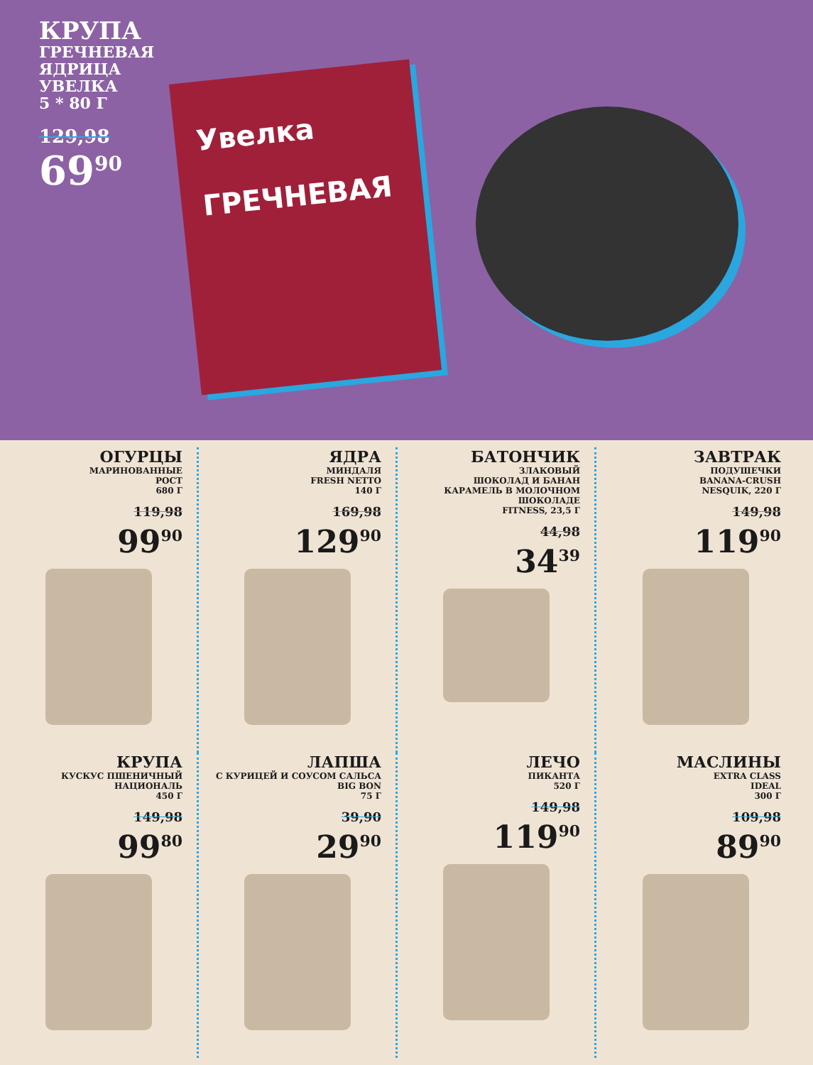КРУПА
ГРЕЧНЕВАЯ
ЯДРИЦА
УВЕЛКА
5 * 80 Г
129,98
69<sup>90</sup>
Увелка
ГРЕЧНЕВАЯ
ОГУРЦЫ
МАРИНОВАННЫЕ
РОСТ
680 Г
119,98
99<sup>90</sup>
ЯДРА
МИНДАЛЯ
FRESH NETTO
140 Г
169,98
129<sup>90</sup>
БАТОНЧИК
ЗЛАКОВЫЙ
ШОКОЛАД И БАНАН
КАРАМЕЛЬ В МОЛОЧНОМ
ШОКОЛАДЕ
FITNESS, 23,5 Г
44,98
34<sup>39</sup>
ЗАВТРАК
ПОДУШЕЧКИ
BANANA-CRUSH
NESQUIK, 220 Г
149,98
119<sup>90</sup>
КРУПА
КУСКУС ПШЕНИЧНЫЙ
НАЦИОНАЛЬ
450 Г
149,98
99<sup>80</sup>
ЛАПША
С КУРИЦЕЙ И СОУСОМ САЛЬСА
BIG BON
75 Г
39,90
29<sup>90</sup>
ЛЕЧО
ПИКАНТА
520 Г
149,98
119<sup>90</sup>
МАСЛИНЫ
EXTRA CLASS
IDEAL
300 Г
109,98
89<sup>90</sup>